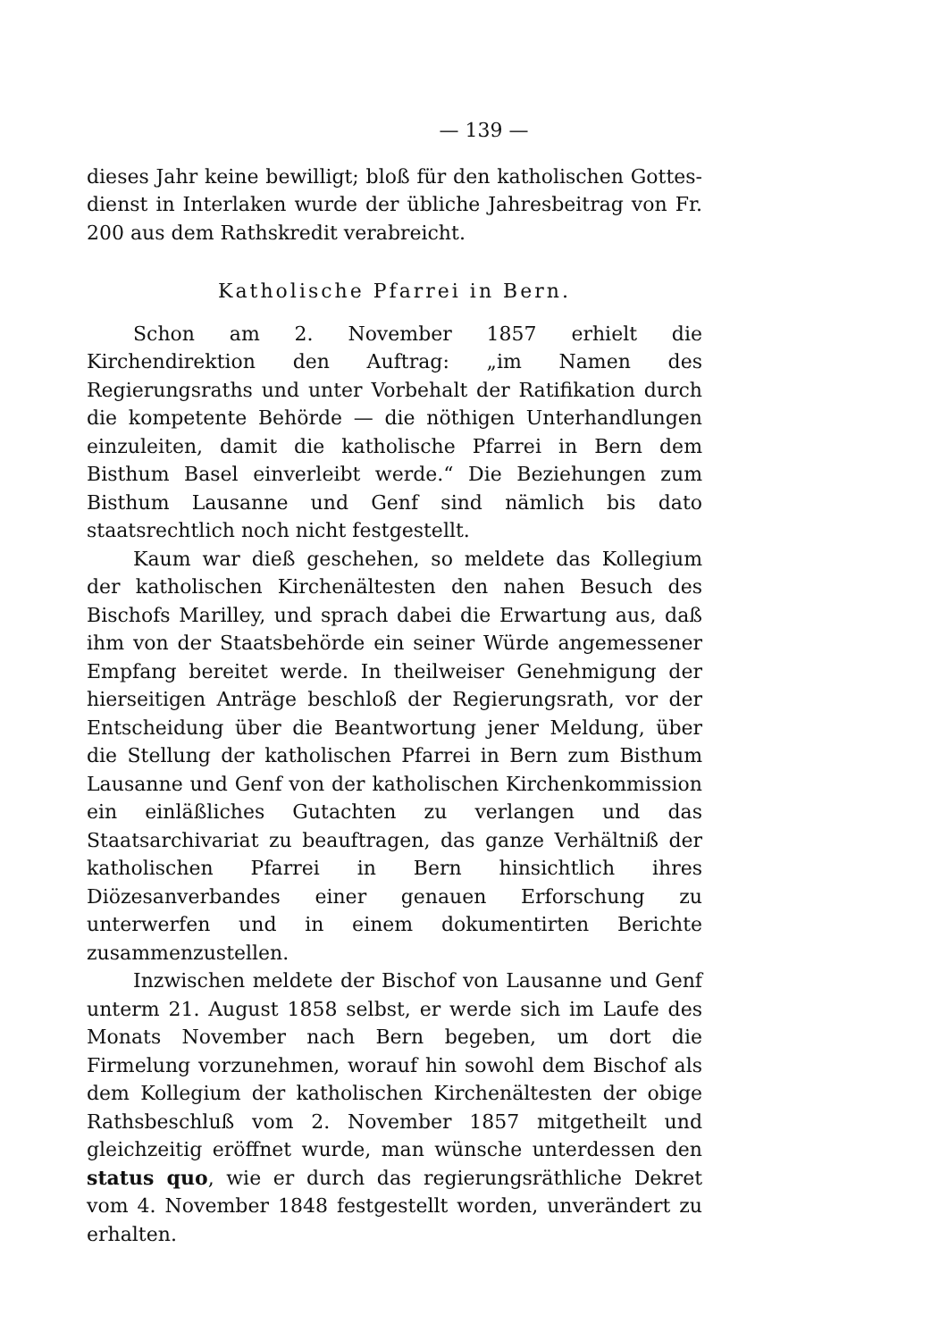— 139 —
dieses Jahr keine bewilligt; bloß für den katholischen Gottes­dienst in Interlaken wurde der übliche Jahresbeitrag von Fr. 200 aus dem Rathskredit verabreicht.
Katholische Pfarrei in Bern.
Schon am 2. November 1857 erhielt die Kirchendirektion den Auftrag: „im Namen des Regierungsraths und unter Vor­behalt der Ratifikation durch die kompetente Behörde — die nöthigen Unterhandlungen einzuleiten, damit die katholische Pfarrei in Bern dem Bisthum Basel einverleibt werde.“ Die Beziehungen zum Bisthum Lausanne und Genf sind näm­lich bis dato staatsrechtlich noch nicht festgestellt.
Kaum war dieß geschehen, so meldete das Kollegium der katholischen Kirchenältesten den nahen Besuch des Bischofs Marilley, und sprach dabei die Erwartung aus, daß ihm von der Staatsbehörde ein seiner Würde angemessener Empfang bereitet werde. In theilweiser Genehmigung der hierseitigen Anträge beschloß der Regierungsrath, vor der Entscheidung über die Beantwortung jener Meldung, über die Stellung der katholischen Pfarrei in Bern zum Bisthum Lausanne und Genf von der katholischen Kirchenkommission ein einläßliches Gutachten zu verlangen und das Staatsarchivariat zu beauf­tragen, das ganze Verhältniß der katholischen Pfarrei in Bern hinsichtlich ihres Diözesanverbandes einer genauen Er­forschung zu unterwerfen und in einem dokumentirten Berichte zusammenzustellen.
Inzwischen meldete der Bischof von Lausanne und Genf unterm 21. August 1858 selbst, er werde sich im Laufe des Monats November nach Bern begeben, um dort die Firmelung vorzunehmen, worauf hin sowohl dem Bischof als dem Kolle­gium der katholischen Kirchenältesten der obige Rathsbeschluß vom 2. November 1857 mitgetheilt und gleichzeitig eröffnet wurde, man wünsche unterdessen den status quo, wie er durch das regierungsräthliche Dekret vom 4. November 1848 fest­gestellt worden, unverändert zu erhalten.